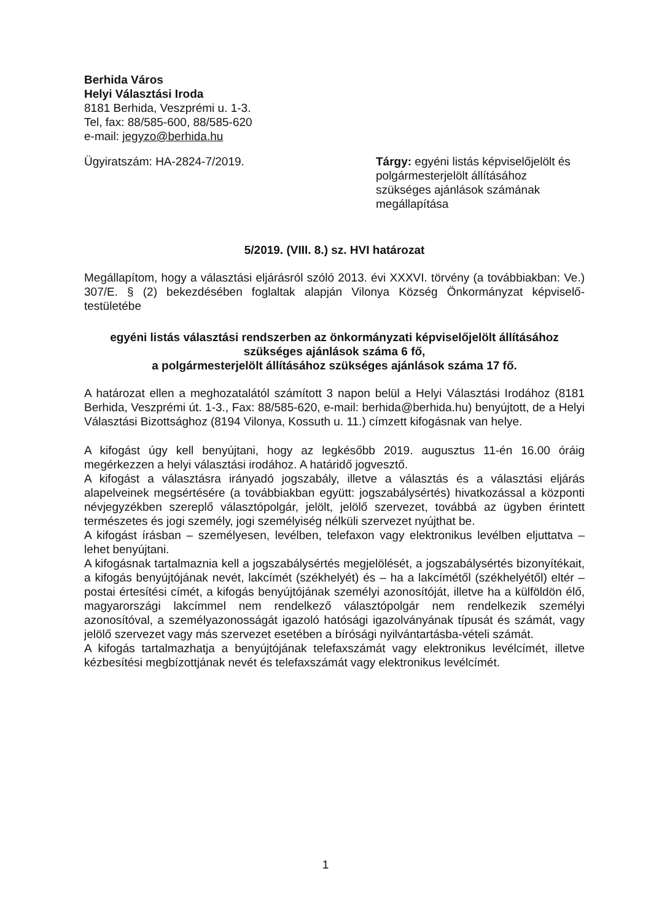Berhida Város
Helyi Választási Iroda
8181 Berhida, Veszprémi u. 1-3.
Tel, fax: 88/585-600, 88/585-620
e-mail: jegyzo@berhida.hu
Ügyiratszám: HA-2824-7/2019. Tárgy: egyéni listás képviselőjelölt és polgármesterjelölt állításához szükséges ajánlások számának megállapítása
5/2019. (VIII. 8.) sz. HVI határozat
Megállapítom, hogy a választási eljárásról szóló 2013. évi XXXVI. törvény (a továbbiakban: Ve.) 307/E. § (2) bekezdésében foglaltak alapján Vilonya Község Önkormányzat képviselő-testületébe
egyéni listás választási rendszerben az önkormányzati képviselőjelölt állításához szükséges ajánlások száma 6 fő,
a polgármesterjelölt állításához szükséges ajánlások száma 17 fő.
A határozat ellen a meghozatalától számított 3 napon belül a Helyi Választási Irodához (8181 Berhida, Veszprémi út. 1-3., Fax: 88/585-620, e-mail: berhida@berhida.hu) benyújtott, de a Helyi Választási Bizottsághoz (8194 Vilonya, Kossuth u. 11.) címzett kifogásnak van helye.
A kifogást úgy kell benyújtani, hogy az legkésőbb 2019. augusztus 11-én 16.00 óráig megérkezzen a helyi választási irodához. A határidő jogvesztő.
A kifogást a választásra irányadó jogszabály, illetve a választás és a választási eljárás alapelveinek megsértésére (a továbbiakban együtt: jogszabálysértés) hivatkozással a központi névjegyzékben szereplő választópolgár, jelölt, jelölő szervezet, továbbá az ügyben érintett természetes és jogi személy, jogi személyiség nélküli szervezet nyújthat be.
A kifogást írásban – személyesen, levélben, telefaxon vagy elektronikus levélben eljuttatva – lehet benyújtani.
A kifogásnak tartalmaznia kell a jogszabálysértés megjelölését, a jogszabálysértés bizonyítékait, a kifogás benyújtójának nevét, lakcímét (székhelyét) és – ha a lakcímétől (székhelyétől) eltér – postai értesítési címét, a kifogás benyújtójának személyi azonosítóját, illetve ha a külföldön élő, magyarországi lakcímmel nem rendelkező választópolgár nem rendelkezik személyi azonosítóval, a személyazonosságát igazoló hatósági igazolványának típusát és számát, vagy jelölő szervezet vagy más szervezet esetében a bírósági nyilvántartásba-vételi számát.
A kifogás tartalmazhatja a benyújtójának telefaxszámát vagy elektronikus levélcímét, illetve kézbesítési megbízottjának nevét és telefaxszámát vagy elektronikus levélcímét.
1